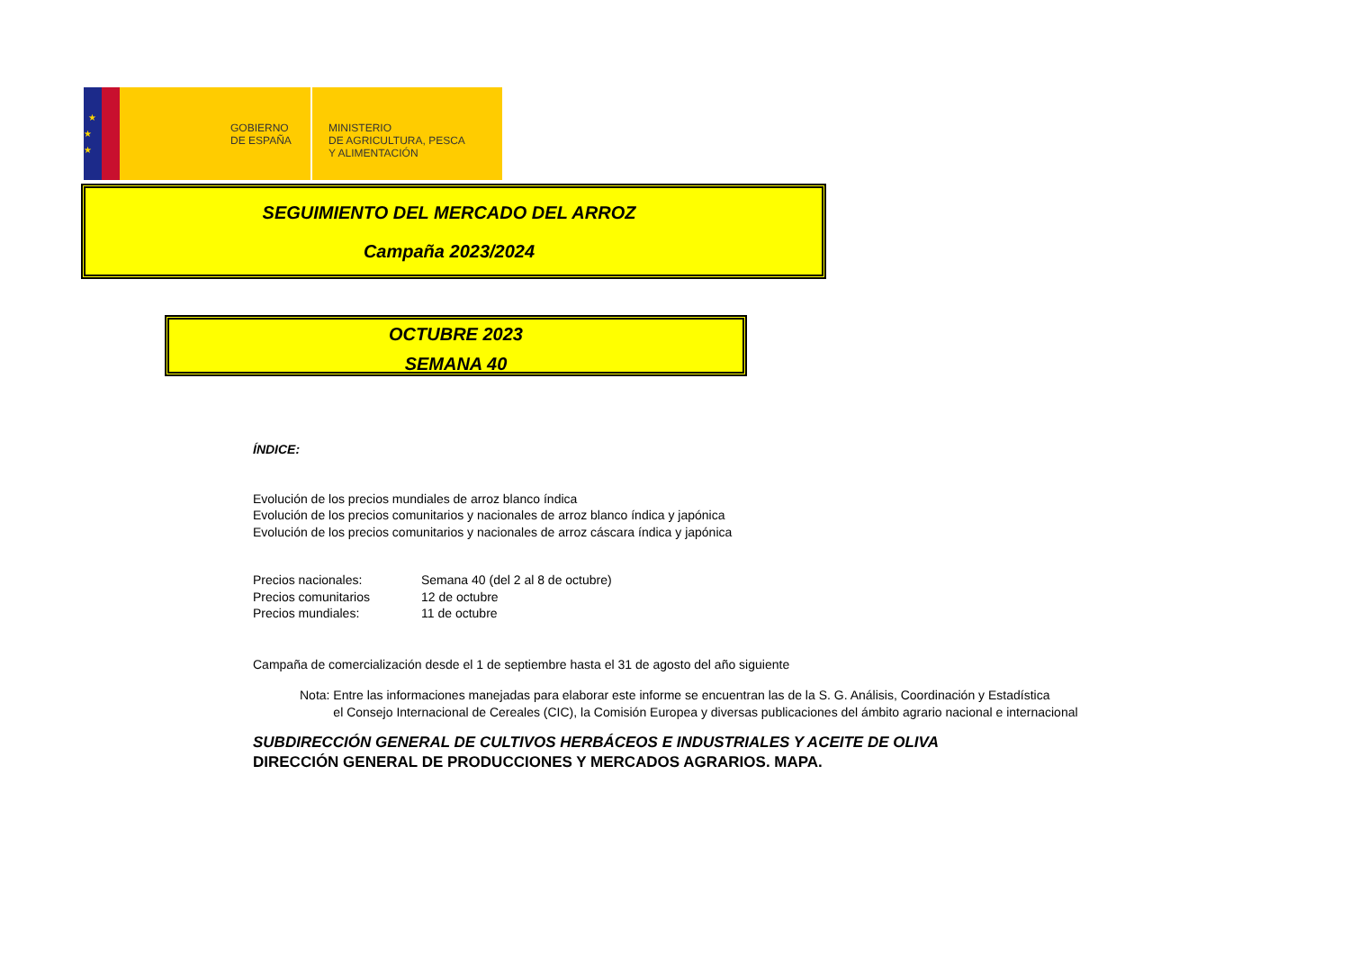★
★
★
GOBIERNO
DE ESPAÑA
MINISTERIO
DE AGRICULTURA, PESCA
Y ALIMENTACIÓN
SEGUIMIENTO DEL MERCADO DEL ARROZ
Campaña 2023/2024
OCTUBRE 2023
SEMANA 40
ÍNDICE:
Evolución de los precios mundiales de arroz blanco índica
Evolución de los precios comunitarios y nacionales de arroz blanco índica y japónica
Evolución de los precios comunitarios y nacionales de arroz cáscara índica y japónica
Precios nacionales: Semana 40 (del 2 al 8 de octubre) Precios comunitarios 12 de octubre Precios mundiales: 11 de octubre
Campaña de comercialización desde el 1 de septiembre hasta el 31 de agosto del año siguiente
Nota: Entre las informaciones manejadas para elaborar este informe se encuentran las de la S. G. Análisis, Coordinación y Estadística
el Consejo Internacional de Cereales (CIC), la Comisión Europea y diversas publicaciones del ámbito agrario nacional e internacional
SUBDIRECCIÓN GENERAL DE CULTIVOS HERBÁCEOS E INDUSTRIALES Y ACEITE DE OLIVA
DIRECCIÓN GENERAL DE PRODUCCIONES Y MERCADOS AGRARIOS. MAPA.